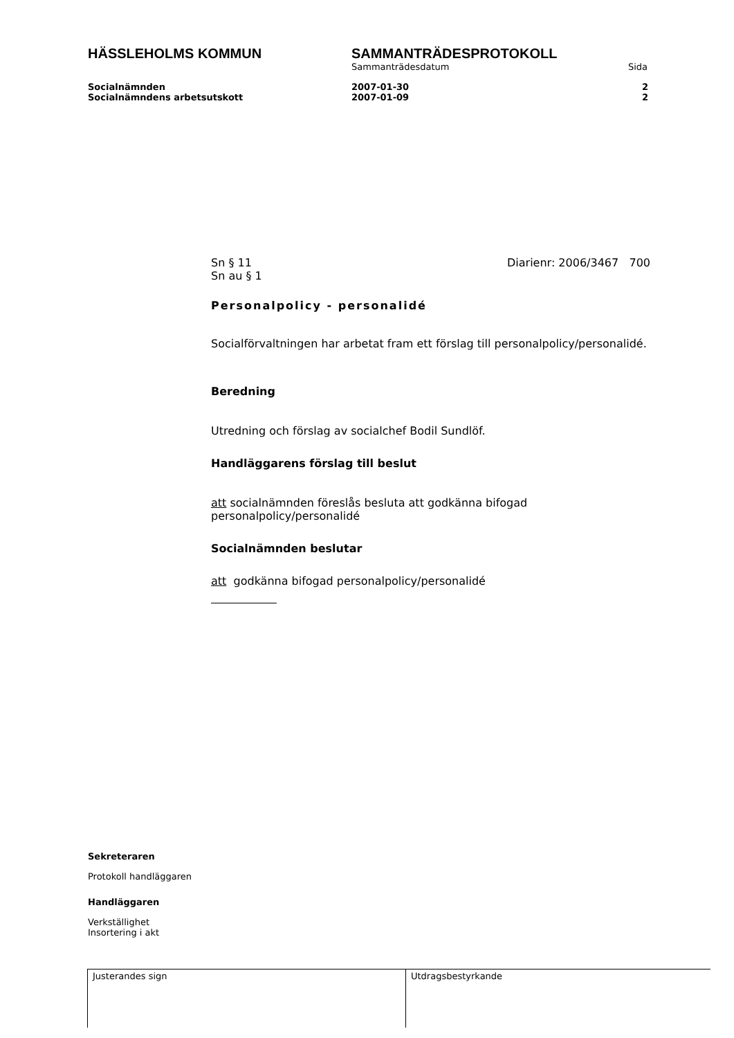HÄSSLEHOLMS KOMMUN SAMMANTRÄDESPROTOKOLL
Sammanträdesdatum Sida
Socialnämnden 2007-01-30 2
Socialnämndens arbetsutskott 2007-01-09 2
Sn § 11
Sn au § 1
Diarienr: 2006/3467 700
Personalpolicy - personalidé
Socialförvaltningen har arbetat fram ett förslag till personalpolicy/personalidé.
Beredning
Utredning och förslag av socialchef Bodil Sundlöf.
Handläggarens förslag till beslut
att socialnämnden föreslås besluta att godkänna bifogad personalpolicy/personalidé
Socialnämnden beslutar
att godkänna bifogad personalpolicy/personalidé
Sekreteraren
Protokoll handläggaren
Handläggaren
Verkställighet
Insortering i akt
| Justerandes sign | Utdragsbestyrkande |